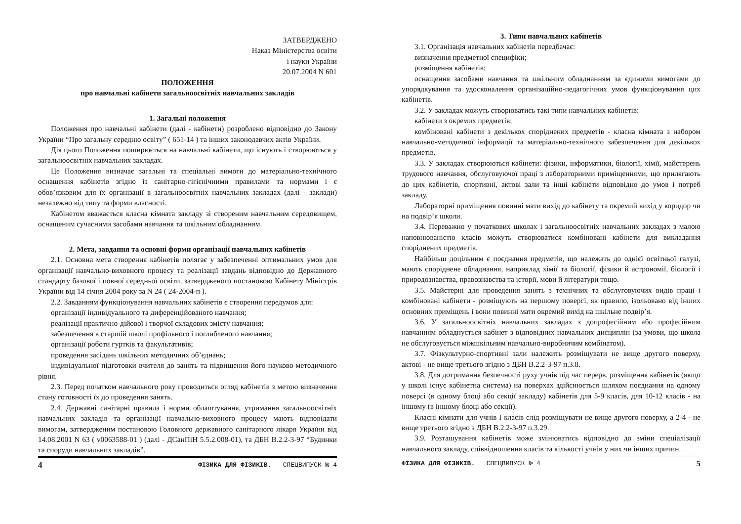ЗАТВЕРДЖЕНО
Наказ Міністерства освіти
і науки України
20.07.2004 N 601
ПОЛОЖЕННЯ
про навчальні кабінети загальноосвітніх навчальних закладів
1. Загальні положення
Положення про навчальні кабінети (далі - кабінети) розроблено відповідно до Закону України “Про загальну середню освіту” ( 651-14 ) та інших законодавчих актів України.
Дія цього Положення поширюється на навчальні кабінети, що існують і створюються у загальноосвітніх навчальних закладах.
Це Положення визначає загальні та спеціальні вимоги до матеріально-технічного оснащення кабінетів згідно із санітарно-гігієнічними правилами та нормами і є обов’язковим для їх організації в загальноосвітніх навчальних закладах (далі - заклади) незалежно від типу та форми власності.
Кабінетом вважається класна кімната закладу зі створеним навчальним середовищем, оснащеним сучасними засобами навчання та шкільним обладнанням.
2. Мета, завдання та основні форми організації навчальних кабінетів
2.1. Основна мета створення кабінетів полягає у забезпеченні оптимальних умов для організації навчально-виховного процесу та реалізації завдань відповідно до Державного стандарту базової і повної середньої освіти, затвердженого постановою Кабінету Міністрів України від 14 січня 2004 року за N 24 ( 24-2004-п ).
2.2. Завданням функціонування навчальних кабінетів є створення передумов для:
організації індивідуального та диференційованого навчання;
реалізації практично-дійової і творчої складових змісту навчання;
забезпечення в старшій школі профільного і поглибленого навчання;
організації роботи гуртків та факультативів;
проведення засідань шкільних методичних об’єднань;
індивідуальної підготовки вчителя до занять та підвищення його науково-методичного рівня.
2.3. Перед початком навчального року проводиться огляд кабінетів з метою визначення стану готовності їх до проведення занять.
2.4. Державні санітарні правила і норми облаштування, утримання загальноосвітніх навчальних закладів та організації навчально-виховного процесу мають відповідати вимогам, затвердженим постановою Головного державного санітарного лікаря України від 14.08.2001 N 63 ( v0063588-01 ) (далі - ДСанПіН 5.5.2.008-01), та ДБН В.2.2-3-97 “Будинки та споруди навчальних закладів”.
4 ФІЗИКА ДЛЯ ФІЗИКІВ. СПЕЦВИПУСК № 4
3. Типи навчальних кабінетів
3.1. Організація навчальних кабінетів передбачає:
визначення предметної специфіки;
розміщення кабінетів;
оснащення засобами навчання та шкільним обладнанням за єдиними вимогами до упорядкування та удосконалення організаційно-педагогічних умов функціонування цих кабінетів.
3.2. У закладах можуть створюватись такі типи навчальних кабінетів:
кабінети з окремих предметів;
комбіновані кабінети з декількох споріднених предметів - класна кімната з набором навчально-методичної інформації та матеріально-технічного забезпечення для декількох предметів.
3.3. У закладах створюються кабінети: фізики, інформатики, біології, хімії, майстерень трудового навчання, обслуговуючої праці з лабораторними приміщеннями, що прилягають до цих кабінетів, спортивні, актові зали та інші кабінети відповідно до умов і потреб закладу.
Лабораторні приміщення повинні мати вихід до кабінету та окремий вихід у коридор чи на подвір’я школи.
3.4. Переважно у початкових школах і загальноосвітніх навчальних закладах з малою наповнюваністю класів можуть створюватися комбіновані кабінети для викладання споріднених предметів.
Найбільш доцільним є поєднання предметів, що належать до однієї освітньої галузі, мають споріднене обладнання, наприклад хімії та біології, фізики й астрономії, біології і природознавства, правознавства та історії, мови й літератури тощо.
3.5. Майстерні для проведення занять з технічних та обслуговуючих видів праці і комбіновані кабінети - розміщують на першому поверсі, як правило, ізольовано від інших основних приміщень і вони повинні мати окремий вихід на шкільне подвір’я.
3.6. У загальноосвітніх навчальних закладах з допрофесійним або професійним навчанням обладнується кабінет з відповідних навчальних дисциплін (за умови, що школа не обслуговується міжшкільним навчально-виробничим комбінатом).
3.7. Фізкультурно-спортивні зали належить розміщувати не вище другого поверху, актові - не вище третього згідно з ДБН В.2.2-3-97 п.3.8.
3.8. Для дотримання безпечності руху учнів під час перерв, розміщення кабінетів (якщо у школі існує кабінетна система) на поверхах здійснюється шляхом поєднання на одному поверсі (в одному блоці або секції закладу) кабінетів для 5-9 класів, для 10-12 класів - на іншому (в іншому блоці або секції).
Класні кімнати для учнів I класів слід розміщувати не вище другого поверху, а 2-4 - не вище третього згідно з ДБН В.2.2-3-97 п.3.29.
3.9. Розташування кабінетів може змінюватись відповідно до зміни спеціалізації навчального закладу, співвідношення класів та кількості учнів у них чи інших причин.
ФІЗИКА ДЛЯ ФІЗИКІВ. СПЕЦВИПУСК № 4 5